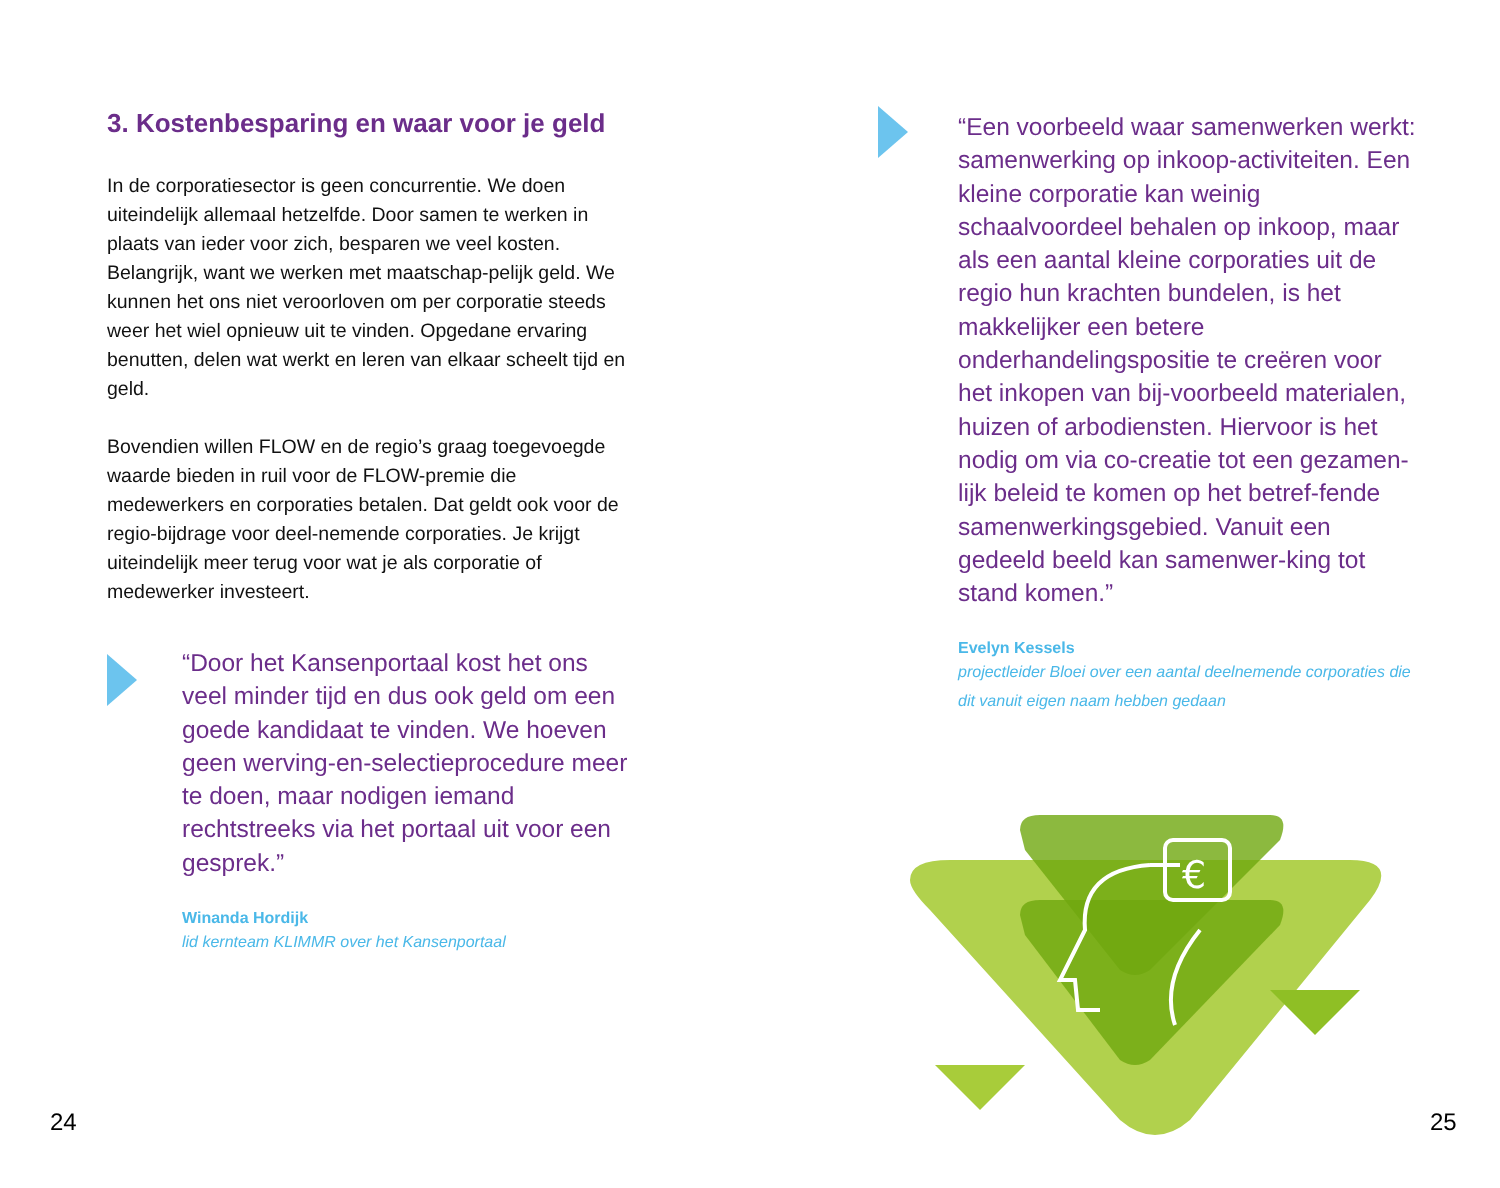3. Kostenbesparing en waar voor je geld
In de corporatiesector is geen concurrentie. We doen uiteindelijk allemaal hetzelfde. Door samen te werken in plaats van ieder voor zich, besparen we veel kosten. Belangrijk, want we werken met maatschap-pelijk geld. We kunnen het ons niet veroorloven om per corporatie steeds weer het wiel opnieuw uit te vinden. Opgedane ervaring benutten, delen wat werkt en leren van elkaar scheelt tijd en geld.
Bovendien willen FLOW en de regio’s graag toegevoegde waarde bieden in ruil voor de FLOW-premie die medewerkers en corporaties betalen. Dat geldt ook voor de regio-bijdrage voor deel-nemende corporaties. Je krijgt uiteindelijk meer terug voor wat je als corporatie of medewerker investeert.
“Door het Kansenportaal kost het ons veel minder tijd en dus ook geld om een goede kandidaat te vinden. We hoeven geen werving-en-selectieprocedure meer te doen, maar nodigen iemand rechtstreeks via het portaal uit voor een gesprek.”
Winanda Hordijk
lid kernteam KLIMMR over het Kansenportaal
“Een voorbeeld waar samenwerken werkt: samenwerking op inkoop-activiteiten. Een kleine corporatie kan weinig schaalvoordeel behalen op inkoop, maar als een aantal kleine corporaties uit de regio hun krachten bundelen, is het makkelijker een betere onderhandelingspositie te creëren voor het inkopen van bij-voorbeeld materialen, huizen of arbodiensten. Hiervoor is het nodig om via co-creatie tot een gezamen-lijk beleid te komen op het betref-fende samenwerkingsgebied. Vanuit een gedeeld beeld kan samenwer-king tot stand komen.”
Evelyn Kessels
projectleider Bloei over een aantal deelnemende corporaties die dit vanuit eigen naam hebben gedaan
€
24 25